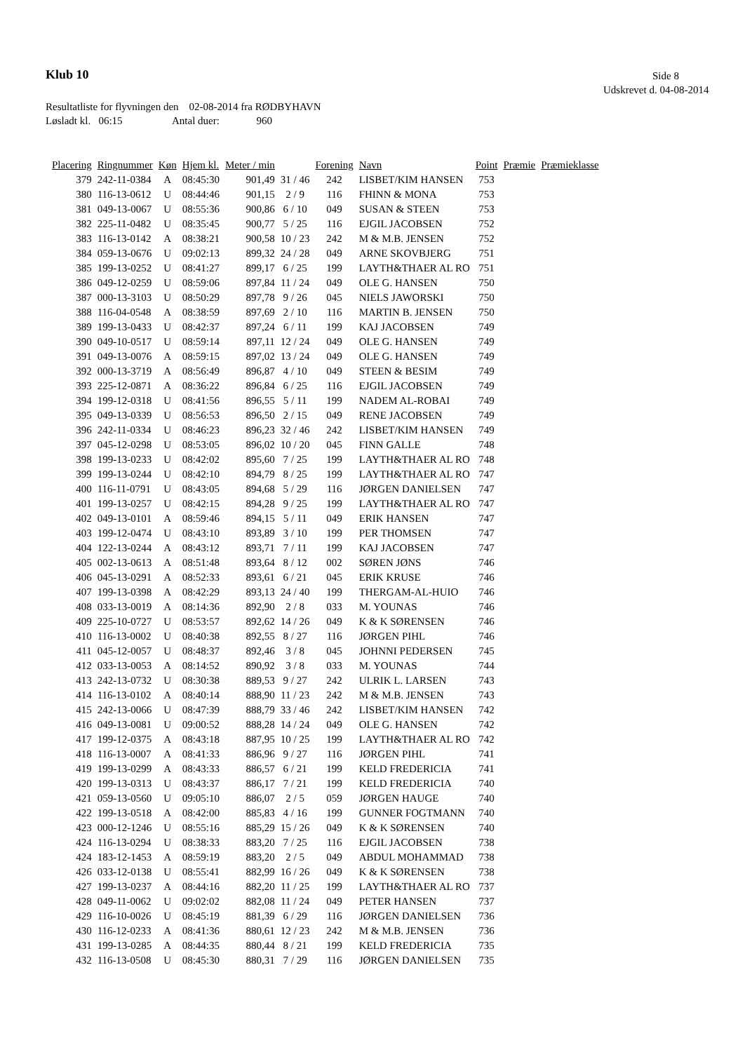Klub 10 Side 8
Udskrevet d. 04-08-2014
Resultatliste for flyvningen den 02-08-2014 fra RØDBYHAVN
Løsladt kl. 06:15 Antal duer: 960
| Placering | Ringnummer | Køn | Hjem kl. | Meter / min | | Forening | Navn | Point | Præmie | Præmieklasse |
| --- | --- | --- | --- | --- | --- | --- | --- | --- | --- | --- |
| 379 | 242-11-0384 | A | 08:45:30 | 901,49 | 31 / 46 | 242 | LISBET/KIM HANSEN | 753 | | |
| 380 | 116-13-0612 | U | 08:44:46 | 901,15 | 2 / 9 | 116 | FHINN & MONA | 753 | | |
| 381 | 049-13-0067 | U | 08:55:36 | 900,86 | 6 / 10 | 049 | SUSAN & STEEN | 753 | | |
| 382 | 225-11-0482 | U | 08:35:45 | 900,77 | 5 / 25 | 116 | EJGIL JACOBSEN | 752 | | |
| 383 | 116-13-0142 | A | 08:38:21 | 900,58 | 10 / 23 | 242 | M & M.B. JENSEN | 752 | | |
| 384 | 059-13-0676 | U | 09:02:13 | 899,32 | 24 / 28 | 049 | ARNE SKOVBJERG | 751 | | |
| 385 | 199-13-0252 | U | 08:41:27 | 899,17 | 6 / 25 | 199 | LAYTH&THAER AL RO | 751 | | |
| 386 | 049-12-0259 | U | 08:59:06 | 897,84 | 11 / 24 | 049 | OLE G. HANSEN | 750 | | |
| 387 | 000-13-3103 | U | 08:50:29 | 897,78 | 9 / 26 | 045 | NIELS JAWORSKI | 750 | | |
| 388 | 116-04-0548 | A | 08:38:59 | 897,69 | 2 / 10 | 116 | MARTIN B. JENSEN | 750 | | |
| 389 | 199-13-0433 | U | 08:42:37 | 897,24 | 6 / 11 | 199 | KAJ JACOBSEN | 749 | | |
| 390 | 049-10-0517 | U | 08:59:14 | 897,11 | 12 / 24 | 049 | OLE G. HANSEN | 749 | | |
| 391 | 049-13-0076 | A | 08:59:15 | 897,02 | 13 / 24 | 049 | OLE G. HANSEN | 749 | | |
| 392 | 000-13-3719 | A | 08:56:49 | 896,87 | 4 / 10 | 049 | STEEN & BESIM | 749 | | |
| 393 | 225-12-0871 | A | 08:36:22 | 896,84 | 6 / 25 | 116 | EJGIL JACOBSEN | 749 | | |
| 394 | 199-12-0318 | U | 08:41:56 | 896,55 | 5 / 11 | 199 | NADEM AL-ROBAI | 749 | | |
| 395 | 049-13-0339 | U | 08:56:53 | 896,50 | 2 / 15 | 049 | RENE JACOBSEN | 749 | | |
| 396 | 242-11-0334 | U | 08:46:23 | 896,23 | 32 / 46 | 242 | LISBET/KIM HANSEN | 749 | | |
| 397 | 045-12-0298 | U | 08:53:05 | 896,02 | 10 / 20 | 045 | FINN GALLE | 748 | | |
| 398 | 199-13-0233 | U | 08:42:02 | 895,60 | 7 / 25 | 199 | LAYTH&THAER AL RO | 748 | | |
| 399 | 199-13-0244 | U | 08:42:10 | 894,79 | 8 / 25 | 199 | LAYTH&THAER AL RO | 747 | | |
| 400 | 116-11-0791 | U | 08:43:05 | 894,68 | 5 / 29 | 116 | JØRGEN DANIELSEN | 747 | | |
| 401 | 199-13-0257 | U | 08:42:15 | 894,28 | 9 / 25 | 199 | LAYTH&THAER AL RO | 747 | | |
| 402 | 049-13-0101 | A | 08:59:46 | 894,15 | 5 / 11 | 049 | ERIK HANSEN | 747 | | |
| 403 | 199-12-0474 | U | 08:43:10 | 893,89 | 3 / 10 | 199 | PER THOMSEN | 747 | | |
| 404 | 122-13-0244 | A | 08:43:12 | 893,71 | 7 / 11 | 199 | KAJ JACOBSEN | 747 | | |
| 405 | 002-13-0613 | A | 08:51:48 | 893,64 | 8 / 12 | 002 | SØREN JØNS | 746 | | |
| 406 | 045-13-0291 | A | 08:52:33 | 893,61 | 6 / 21 | 045 | ERIK KRUSE | 746 | | |
| 407 | 199-13-0398 | A | 08:42:29 | 893,13 | 24 / 40 | 199 | THERGAM-AL-HUIO | 746 | | |
| 408 | 033-13-0019 | A | 08:14:36 | 892,90 | 2 / 8 | 033 | M. YOUNAS | 746 | | |
| 409 | 225-10-0727 | U | 08:53:57 | 892,62 | 14 / 26 | 049 | K & K SØRENSEN | 746 | | |
| 410 | 116-13-0002 | U | 08:40:38 | 892,55 | 8 / 27 | 116 | JØRGEN PIHL | 746 | | |
| 411 | 045-12-0057 | U | 08:48:37 | 892,46 | 3 / 8 | 045 | JOHNNI PEDERSEN | 745 | | |
| 412 | 033-13-0053 | A | 08:14:52 | 890,92 | 3 / 8 | 033 | M. YOUNAS | 744 | | |
| 413 | 242-13-0732 | U | 08:30:38 | 889,53 | 9 / 27 | 242 | ULRIK L. LARSEN | 743 | | |
| 414 | 116-13-0102 | A | 08:40:14 | 888,90 | 11 / 23 | 242 | M & M.B. JENSEN | 743 | | |
| 415 | 242-13-0066 | U | 08:47:39 | 888,79 | 33 / 46 | 242 | LISBET/KIM HANSEN | 742 | | |
| 416 | 049-13-0081 | U | 09:00:52 | 888,28 | 14 / 24 | 049 | OLE G. HANSEN | 742 | | |
| 417 | 199-12-0375 | A | 08:43:18 | 887,95 | 10 / 25 | 199 | LAYTH&THAER AL RO | 742 | | |
| 418 | 116-13-0007 | A | 08:41:33 | 886,96 | 9 / 27 | 116 | JØRGEN PIHL | 741 | | |
| 419 | 199-13-0299 | A | 08:43:33 | 886,57 | 6 / 21 | 199 | KELD FREDERICIA | 741 | | |
| 420 | 199-13-0313 | U | 08:43:37 | 886,17 | 7 / 21 | 199 | KELD FREDERICIA | 740 | | |
| 421 | 059-13-0560 | U | 09:05:10 | 886,07 | 2 / 5 | 059 | JØRGEN HAUGE | 740 | | |
| 422 | 199-13-0518 | A | 08:42:00 | 885,83 | 4 / 16 | 199 | GUNNER FOGTMANN | 740 | | |
| 423 | 000-12-1246 | U | 08:55:16 | 885,29 | 15 / 26 | 049 | K & K SØRENSEN | 740 | | |
| 424 | 116-13-0294 | U | 08:38:33 | 883,20 | 7 / 25 | 116 | EJGIL JACOBSEN | 738 | | |
| 424 | 183-12-1453 | A | 08:59:19 | 883,20 | 2 / 5 | 049 | ABDUL MOHAMMAD | 738 | | |
| 426 | 033-12-0138 | U | 08:55:41 | 882,99 | 16 / 26 | 049 | K & K SØRENSEN | 738 | | |
| 427 | 199-13-0237 | A | 08:44:16 | 882,20 | 11 / 25 | 199 | LAYTH&THAER AL RO | 737 | | |
| 428 | 049-11-0062 | U | 09:02:02 | 882,08 | 11 / 24 | 049 | PETER HANSEN | 737 | | |
| 429 | 116-10-0026 | U | 08:45:19 | 881,39 | 6 / 29 | 116 | JØRGEN DANIELSEN | 736 | | |
| 430 | 116-12-0233 | A | 08:41:36 | 880,61 | 12 / 23 | 242 | M & M.B. JENSEN | 736 | | |
| 431 | 199-13-0285 | A | 08:44:35 | 880,44 | 8 / 21 | 199 | KELD FREDERICIA | 735 | | |
| 432 | 116-13-0508 | U | 08:45:30 | 880,31 | 7 / 29 | 116 | JØRGEN DANIELSEN | 735 | | |